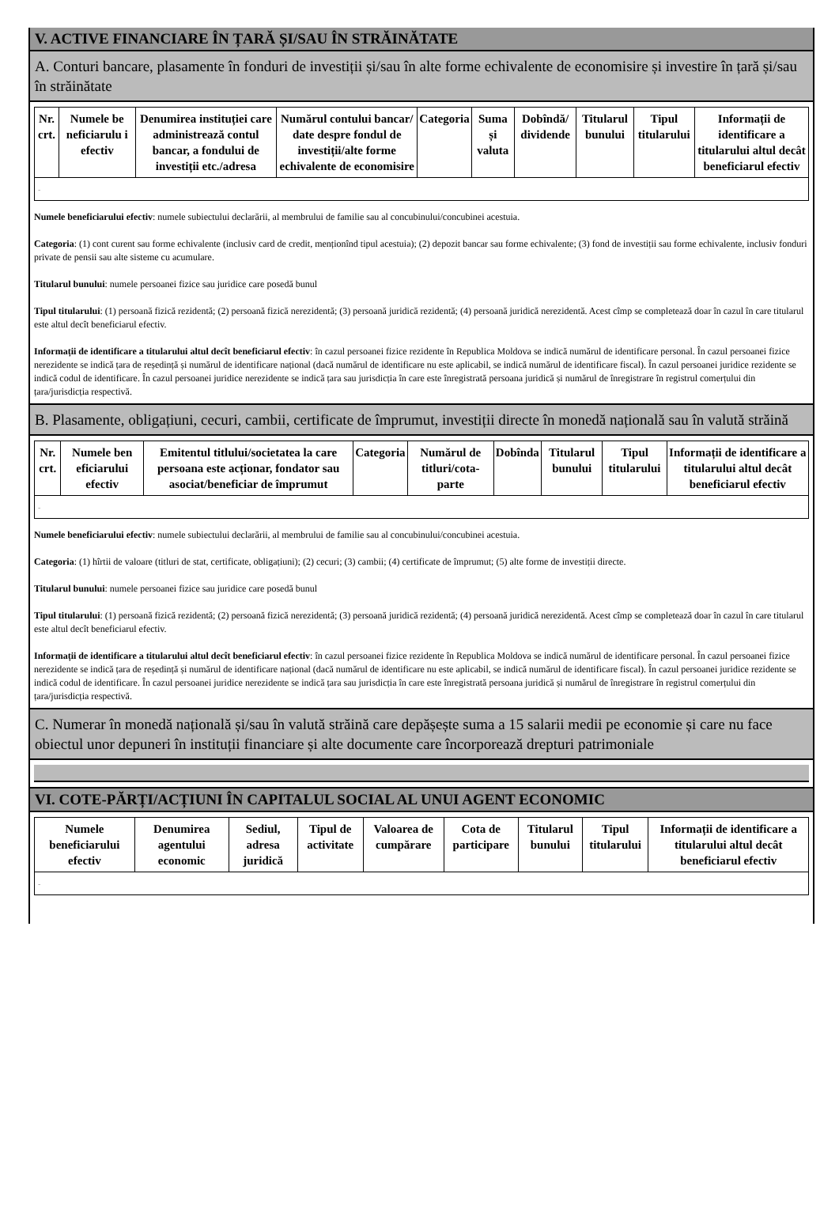V. ACTIVE FINANCIARE ÎN ȚARĂ ȘI/SAU ÎN STRĂINĂTATE
A. Conturi bancare, plasamente în fonduri de investiții și/sau în alte forme echivalente de economisire și investire în țară și/sau în străinătate
| Nr. crt. | Numele be neficiarulu i efectiv | Denumirea instituției care administrează contul bancar, a fondului de investiții etc./adresa | Numărul contului bancar/ date despre fondul de investiții/alte forme echivalente de economisire | Categoria | Suma și valuta | Dobîndă/ dividende | Titularul bunului | Tipul titularului | Informații de identificare a titularului altul decât beneficiarul efectiv |
| --- | --- | --- | --- | --- | --- | --- | --- | --- | --- |
| - | | | | | | | | | |
Numele beneficiarului efectiv: numele subiectului declarării, al membrului de familie sau al concubinului/concubinei acestuia.
Categoria: (1) cont curent sau forme echivalente (inclusiv card de credit, menționînd tipul acestuia); (2) depozit bancar sau forme echivalente; (3) fond de investiții sau forme echivalente, inclusiv fonduri private de pensii sau alte sisteme cu acumulare.
Titularul bunului: numele persoanei fizice sau juridice care posedă bunul
Tipul titularului: (1) persoană fizică rezidentă; (2) persoană fizică nerezidentă; (3) persoană juridică rezidentă; (4) persoană juridică nerezidentă. Acest cîmp se completează doar în cazul în care titularul este altul decît beneficiarul efectiv.
Informații de identificare a titularului altul decît beneficiarul efectiv: în cazul persoanei fizice rezidente în Republica Moldova se indică numărul de identificare personal. În cazul persoanei fizice nerezidente se indică țara de reședință și numărul de identificare național (dacă numărul de identificare nu este aplicabil, se indică numărul de identificare fiscal). În cazul persoanei juridice rezidente se indică codul de identificare. În cazul persoanei juridice nerezidente se indică țara sau jurisdicția în care este înregistrată persoana juridică și numărul de înregistrare în registrul comerțului din țara/jurisdicția respectivă.
B. Plasamente, obligațiuni, cecuri, cambii, certificate de împrumut, investiții directe în monedă națională sau în valută străină
| Nr. crt. | Numele ben eficiarului efectiv | Emitentul titlului/societatea la care persoana este acționar, fondator sau asociat/beneficiar de împrumut | Categoria | Numărul de titluri/cota-parte | Dobînda | Titularul bunului | Tipul titularului | Informații de identificare a titularului altul decât beneficiarul efectiv |
| --- | --- | --- | --- | --- | --- | --- | --- | --- |
| - | | | | | | | | |
Numele beneficiarului efectiv: numele subiectului declarării, al membrului de familie sau al concubinului/concubinei acestuia.
Categoria: (1) hîrtii de valoare (titluri de stat, certificate, obligațiuni); (2) cecuri; (3) cambii; (4) certificate de împrumut; (5) alte forme de investiții directe.
Titularul bunului: numele persoanei fizice sau juridice care posedă bunul
Tipul titularului: (1) persoană fizică rezidentă; (2) persoană fizică nerezidentă; (3) persoană juridică rezidentă; (4) persoană juridică nerezidentă. Acest cîmp se completează doar în cazul în care titularul este altul decît beneficiarul efectiv.
Informații de identificare a titularului altul decît beneficiarul efectiv: în cazul persoanei fizice rezidente în Republica Moldova se indică numărul de identificare personal. În cazul persoanei fizice nerezidente se indică țara de reședință și numărul de identificare național (dacă numărul de identificare nu este aplicabil, se indică numărul de identificare fiscal). În cazul persoanei juridice rezidente se indică codul de identificare. În cazul persoanei juridice nerezidente se indică țara sau jurisdicția în care este înregistrată persoana juridică și numărul de înregistrare în registrul comerțului din țara/jurisdicția respectivă.
C. Numerar în monedă națională și/sau în valută străină care depășește suma a 15 salarii medii pe economie și care nu face obiectul unor depuneri în instituții financiare și alte documente care încorporează drepturi patrimoniale
VI. COTE-PĂRȚI/ACȚIUNI ÎN CAPITALUL SOCIAL AL UNUI AGENT ECONOMIC
| Numele beneficiarului efectiv | Denumirea agentului economic | Sediul, adresa juridică | Tipul de activitate | Valoarea de cumpărare | Cota de participare | Titularul bunului | Tipul titularului | Informații de identificare a titularului altul decât beneficiarul efectiv |
| --- | --- | --- | --- | --- | --- | --- | --- | --- |
| - | | | | | | | | |